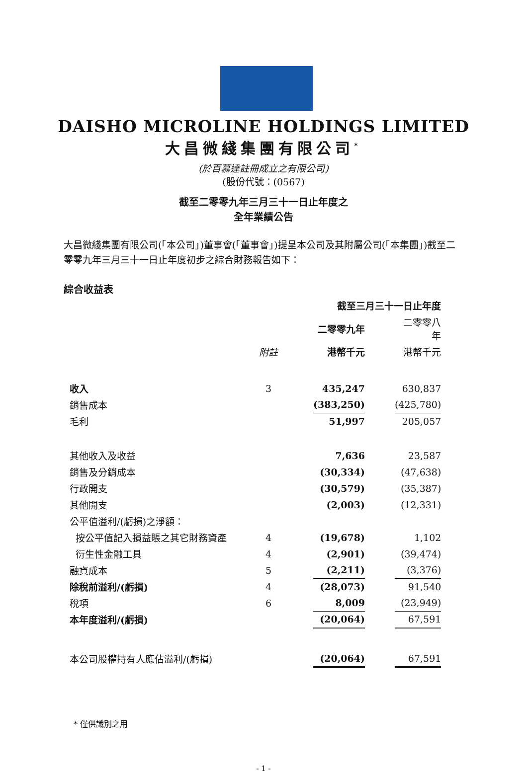DAISHO MICROLINE HOLDINGS LIMITED
大昌微綫集團有限公司<sup>*</sup>
(於百慕達註冊成立之有限公司)
(股份代號：(0567)
截至二零零九年三月三十一日止年度之
全年業績公告
大昌微綫集團有限公司(「本公司」)董事會(「董事會」)提呈本公司及其附屬公司(「本集團」)截至二零零九年三月三十一日止年度初步之綜合財務報告如下：
綜合收益表
| | | | 截至三月三十一日止年度 | | |
| | | | 二零零九年 | | 二零零八年 |
| | 附註 | | 港幣千元 | | 港幣千元 |
| 收入 | 3 | | 435,247 | | 630,837 |
| 銷售成本 | | | (383,250) | | (425,780) |
| 毛利 | | | 51,997 | | 205,057 |
| 其他收入及收益 | | | 7,636 | | 23,587 |
| 銷售及分銷成本 | | | (30,334) | | (47,638) |
| 行政開支 | | | (30,579) | | (35,387) |
| 其他開支 | | | (2,003) | | (12,331) |
| 公平值溢利/(虧損)之淨額： | | | | | |
| 按公平值記入損益賬之其它財務資產 | 4 | | (19,678) | | 1,102 |
| 衍生性金融工具 | 4 | | (2,901) | | (39,474) |
| 融資成本 | 5 | | (2,211) | | (3,376) |
| 除稅前溢利/(虧損) | 4 | | (28,073) | | 91,540 |
| 稅項 | 6 | | 8,009 | | (23,949) |
| 本年度溢利/(虧損) | | | (20,064) | | 67,591 |
| 本公司股權持有人應佔溢利/(虧損) | | | (20,064) | | 67,591 |
* 僅供識別之用
- 1 -